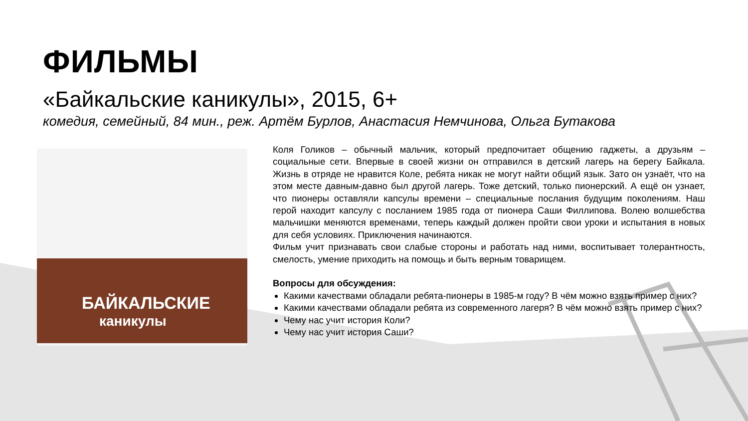ФИЛЬМЫ
«Байкальские каникулы», 2015, 6+
комедия, семейный, 84 мин., реж. Артём Бурлов, Анастасия Немчинова, Ольга Бутакова
БАЙКАЛЬСКИЕ
каникулы
Коля Голиков – обычный мальчик, который предпочитает общению гаджеты, а друзьям – социальные сети. Впервые в своей жизни он отправился в детский лагерь на берегу Байкала. Жизнь в отряде не нравится Коле, ребята никак не могут найти общий язык. Зато он узнаёт, что на этом месте давным-давно был другой лагерь. Тоже детский, только пионерский. А ещё он узнает, что пионеры оставляли капсулы времени – специальные послания будущим поколениям. Наш герой находит капсулу с посланием 1985 года от пионера Саши Филлипова. Волею волшебства мальчишки меняются временами, теперь каждый должен пройти свои уроки и испытания в новых для себя условиях. Приключения начинаются.
Фильм учит признавать свои слабые стороны и работать над ними, воспитывает толерантность, смелость, умение приходить на помощь и быть верным товарищем.
Вопросы для обсуждения:
Какими качествами обладали ребята-пионеры в 1985-м году? В чём можно взять пример с них?
Какими качествами обладали ребята из современного лагеря? В чём можно взять пример с них?
Чему нас учит история Коли?
Чему нас учит история Саши?